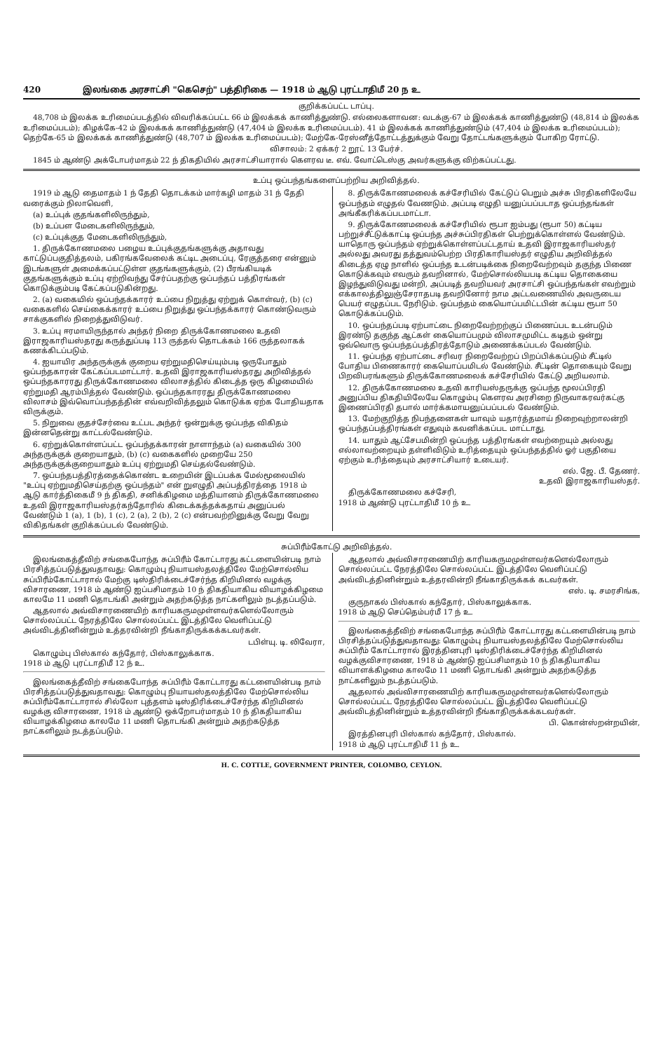420 இலங்கை அரசாட்சி "கெசெற்" பத்திரிகை — 1918 ம் ஆடு புரட்டாதிமீ 20 ந உ
குறிக்கப்பட்ட டாப்பு.
48,708 ம் இலக்க உரிமைப்படத்தில் விவரிக்கப்பட்ட 66 ம் இலக்கக் காணித்துண்டு. எல்லைகளாவன: வடக்கு-67 ம் இலக்கக் காணித்துண்டு (48,814 ம் இலக்க உரிமைப்படம்); கிழக்கே-42 ம் இலக்கக் காணித்துண்டு (47,404 ம் இலக்க உரிமைப்படம்). 41 ம் இலக்கக் காணித்துண்டும் (47,404 ம் இலக்க உரிமைப்படம்); தெற்கே-65 ம் இலக்கக் காணித்துண்டு (48,707 ம் இலக்க உரிமைப்படம்); மேற்கே-ரேஸ்னீத்தோட்டத்துக்கும் வேறு தோட்டங்களுக்கும் போகிற ரோட்டு.
விசாலம்: 2 ஏக்கர் 2 றூட் 13 பேர்ச்.
1845 ம் ஆண்டு அக்டோபர்மாதம் 22 ந் திகதியில் அரசாட்சியாரால் கௌரவ டீ. எவ். வோட்டெஸ்கு அவர்களுக்கு விற்கப்பட்டது.
உப்பு ஒப்பந்தங்களைப்பற்றிய அறிவித்தல்.
1919 ம் ஆடு தைமாதம் 1 ந் தேதி தொடக்கம் மார்கழி மாதம் 31 ந் தேதி வரைக்கும் நிலாவெளி,
(a) உப்புக் குதங்களிலிருந்தும்,
(b) உப்பள மேடைகளிலிருந்தும்,
(c) உப்புக்குத மேடைகளிலிருந்தும்,
1. திருக்கோணமலை பழைய உப்புக்குதங்களுக்கு அதாவது காட்டுப்பகுதித்தலம், பகிரங்கவேலைக் கட்டிட அடைப்பு, ரேகுத்தரை என்னும் இடங்களுள் அமைக்கப்பட்டுள்ள குதங்களுக்கும், (2) பீரங்கியடிக் குதங்களுக்கும் உப்பு ஏற்றிவந்து சேர்ப்பதற்கு ஒப்பந்தப் பத்திரங்கள் கொடுக்கும்படி கேட்கப்படுகின்றது.
2. (a) வகையில் ஒப்பந்தக்காரர் உப்பை நிறுத்து ஏற்றுக் கொள்வர், (b) (c) வகைகளில் செய்கைக்காரர் உப்பை நிறுத்து ஒப்பந்தக்காரர் கொண்டுவரும் சாக்குகளில் நிறைத்துவிடுவர்.
3. உப்பு ஈரமாயிருந்தால் அந்தர் நிறை திருக்கோணமலை உதவி இராஜகாரியஸ்தரது கருத்துப்படி 113 ருத்தல் தொடக்கம் 166 ருத்தலாகக் கணக்கிடப்படும்.
4. ஐயாயிர அந்தருக்குக் குறைய ஏற்றுமதிசெய்யும்படி ஒருபோதும் ஒப்பந்தகாரன் கேட்கப்படமாட்டார். உதவி இராஜகாரியஸ்தரது அறிவித்தல் ஒப்பந்தகாரரது திருக்கோணமலை விலாசத்தில் கிடைத்த ஒரு கிழமையில் ஏற்றுமதி ஆரம்பித்தல் வேண்டும். ஒப்பந்தகாரரது திருக்கோணமலை விலாசம் இவ்வொப்பந்தத்தின் எவ்வறிவித்தலும் கொடுக்க ஏற்க போதியதாக விருக்கும்.
5. நிறுவை குதச்சேர்வை உட்பட அந்தர் ஒன்றுக்கு ஒப்பந்த விகிதம் இன்னதென்று காட்டல்வேண்டும்.
6. ஏற்றுக்கொள்ளப்பட்ட ஒப்பந்தக்காரன் நாளாந்தம் (a) வகையில் 300 அந்தருக்குக் குறையாதும், (b) (c) வகைகளில் முறையே 250 அந்தருக்குக்குறையாதும் உப்பு ஏற்றுமதி செய்தல்வேண்டும்.
7. ஒப்பந்தபத்திரத்தைக்கொண்ட உறையின் இடப்பக்க மேல்மூலையில் "உப்பு ஏற்றுமதிசெய்தற்கு ஒப்பந்தம்" என் றுஎழுதி அப்பத்திரத்தை 1918 ம் ஆடு கார்த்திகைமீ 9 ந் திகதி, சனிக்கிழமை மத்தியானம் திருக்கோணமலை உதவி இராஜகாரியஸ்தர்கந்தோரில் கிடைக்கத்தக்கதாய் அனுப்பல் வேண்டும் 1 (a), 1 (b), 1 (c), 2 (a), 2 (b), 2 (c) என்பவற்றினுக்கு வேறு வேறு விகிதங்கள் குறிக்கப்படல் வேண்டும்.
8. திருக்கோணமலைக் கச்சேரியில் கேட்டுப் பெறும் அச்சு பிரதிகளிலேயே ஒப்பந்தம் எழுதல் வேணடும். அப்படி எழுதி யனுப்பப்படாத ஒப்பந்தங்கள் அங்கீகரிக்கப்படமாட்டா.
9. திருக்கோணமலைக் கச்சேரியில் ரூபா ஐம்பது (ரூபா 50) கட்டிய பற்றுச்சீட்டுக்காட்டி ஒப்பந்த அச்சுப்பிரதிகள் பெற்றுக்கொள்ளல் வேண்டும். யாதொரு ஒப்பந்தம் ஏற்றுக்கொள்ளப்பட்டதாய் உதவி இராஜகாரியஸ்தர் அல்லது அவரது தத்துவம்பெற்ற பிரதிகாரியஸ்தர் எழுதிய அறிவித்தல் கிடைத்த ஏழு நாளில் ஒப்பந்த உடன்படிக்கை நிறைவேற்றவும் தகுந்த பிணை கொடுக்கவும் எவரும் தவறினால், மேற்சொல்லியபடி கட்டிய தொகையை இழந்துவிடுவது மன்றி, அப்படித் தவறியவர் அரசாட்சி ஒப்பந்தங்கள் எவற்றும் எக்காலத்திலுஞ்சேராதபடி தவறினோர் நாம அட்டவணையில் அவருடைய பெயர் எழுதப்பட நேரிடும். ஒப்பந்தம் கையொப்பமிட்டபின் கட்டிய ரூபா 50 கொடுக்கப்படும்.
10. ஒப்பந்தப்படி ஏற்பாட்டை நிறைவேற்றற்குப் பிணைப்பட உடன்படும் இரண்டு தகுந்த ஆட்கள் கையொப்பமும் விலாசமுமிட்ட கடிதம் ஒன்று ஒவ்வொரு ஒப்பந்தப்பத்திரத்தோடும் அணைக்கப்படல் வேண்டும்.
11. ஒப்பந்த ஏற்பாட்டை சரிவர நிறைவேற்றப் பிறப்பிக்கப்படும் சீட்டில் போதிய பிணைகாரர் கையொப்பமிடல் வேண்டும். சீட்டின் தொகையும் வேறு பிறவிபரங்களும் திருக்கோணமலைக் கச்சேரியில் கேட்டு அறியலாம்.
12. திருக்கோணமலை உதவி காரியஸ்தருக்கு ஒப்பந்த மூலப்பிரதி அனுப்பிய திகதியிலேயே கொழும்பு கௌரவ அரசிறை நிருவாகரவர்கட்கு இணைப்பிரதி தபால் மார்க்கமாயனுப்பப்படல் வேண்டும்.
13. மேற்குறித்த நிபந்தனைகள் யாவும் யதார்த்தமாய் நிறைவுற்றாலன்றி ஒப்பந்தப்பத்திரங்கள் எதுவும் கவனிக்கப்பட மாட்டாது.
14. யாதும் ஆட்சேபமின்றி ஒப்பந்த பத்திரங்கள் எவற்றையும் அல்லது எல்லாவற்றையும் தள்ளிவிடும் உரித்தையும் ஒப்பந்தத்தில் ஓர் பகுதியை ஏற்கும் உரித்தையும் அரசாட்சியார் உடையர்.
எல். ஜே. பீ. தேணர்.
உதவி இராஜகாரியஸ்தர்.
திருக்கோணமலை கச்சேரி,
1918 ம் ஆண்டு புரட்டாதிமீ 10 ந் உ.
சுப்பிரீம்கோட்டு அறிவித்தல்.
இலங்கைத்தீவிற் சங்கைபோந்த சுப்பிரீம் கோட்டாரது கட்டளையின்படி நாம் பிரசித்தப்படுத்துவதாவது: கொழும்பு நியாயஸ்தலத்திலே மேற்சொல்லிய சுப்பிரீம்கோட்டாரால் மேற்கு டிஸ்திரிக்டைச்சேர்ந்த கிறிமினல் வழக்கு விசாரணை, 1918 ம் ஆண்டு ஐப்பசிமாதம் 10 ந் திகதியாகிய வியாழக்கிழமை காலமே 11 மணி தொடங்கி அன்றும் அதற்கடுத்த நாட்களிலும் நடத்தப்படும்.
ஆதலால் அவ்விசாரணையிற் காரியகருமமுள்ளவர்களெல்லோரும் சொல்லப்பட்ட நேரத்திலே சொல்லப்பட்ட இடத்திலே வெளிப்பட்டு அவ்விடத்தினின்றும் உத்தரவின்றி நீங்காதிருக்கக்கடவர்கள்.
டபிள்யு. டி. லிவேரா,
கொழும்பு பிஸ்கால் கந்தோர், பிஸ்காலுக்காக.
1918 ம் ஆடு புரட்டாதிமீ 12 ந் உ.
இலங்கைத்தீவிற் சங்கைபோந்த சுப்பிரீம் கோட்டாரது கட்டளையின்படி நாம் பிரசித்தப்படுத்துவதாவது: கொழும்பு நியாயஸ்தலத்திலே மேற்சொல்லிய சுப்பிரீம்கோட்டாரால் சில்லோ புத்தளம் டிஸ்திரிக்டைச்சேர்ந்த கிறிமினல் வழக்கு விசாரணை, 1918 ம் ஆண்டு ஒக்றோபர்மாதம் 10 ந் திகதியாகிய வியாழக்கிழமை காலமே 11 மணி தொடங்கி அன்றும் அதற்கடுத்த நாட்களிலும் நடத்தப்படும்.
ஆதலால் அவ்விசாரணையிற் காரியகருமமுள்ளவர்களெல்லோரும் சொல்லப்பட்ட நேரத்திலே சொல்லப்பட்ட இடத்திலே வெளிப்பட்டு அவ்விடத்தினின்றும் உத்தரவின்றி நீங்காதிருக்கக் கடவர்கள்.
எஸ். டி. சமரசிங்க,
குருநாகல் பிஸ்கால் கந்தோர், பிஸ்காலுக்காக.
1918 ம் ஆடு செப்தெம்பர்மீ 17 ந் உ.
இலங்கைத்தீவிற் சங்கைபோந்த சுப்பிரீம் கோட்டாரது கட்டளையின்படி நாம் பிரசித்தப்படுத்துவதாவது: கொழும்பு நியாயஸ்தலத்திலே மேற்சொல்லிய சுப்பிரீம் கோட்டாரால் இரத்தினபுரி டிஸ்திரிக்டைச்சேர்ந்த கிறிமினல் வழக்குவிசாரணை, 1918 ம் ஆண்டு ஐப்பசிமாதம் 10 ந் திகதியாகிய வியாளக்கிழமை காலமே 11 மணி தொடங்கி அன்றும் அதற்கடுத்த நாட்களிலும் நடத்தப்படும்.
ஆதலால் அவ்விசாரணையிற் காரியகருமமுள்ளவர்களெல்லோரும் சொல்லப்பட்ட நேரத்திலே சொல்லப்பட்ட இடத்திலே வெளிப்பட்டு அவ்விடத்தினின்றும் உத்தரவின்றி நீங்காதிருக்கக்கடவர்கள்.
பி. கொன்ஸ்றன்றயின்,
இரத்தினபுரி பிஸ்கால் கந்தோர், பிஸ்கால்.
1918 ம் ஆடு புரட்டாதிமீ 11 ந் உ.
H. C. COTTLE, GOVERNMENT PRINTER, COLOMBO, CEYLON.